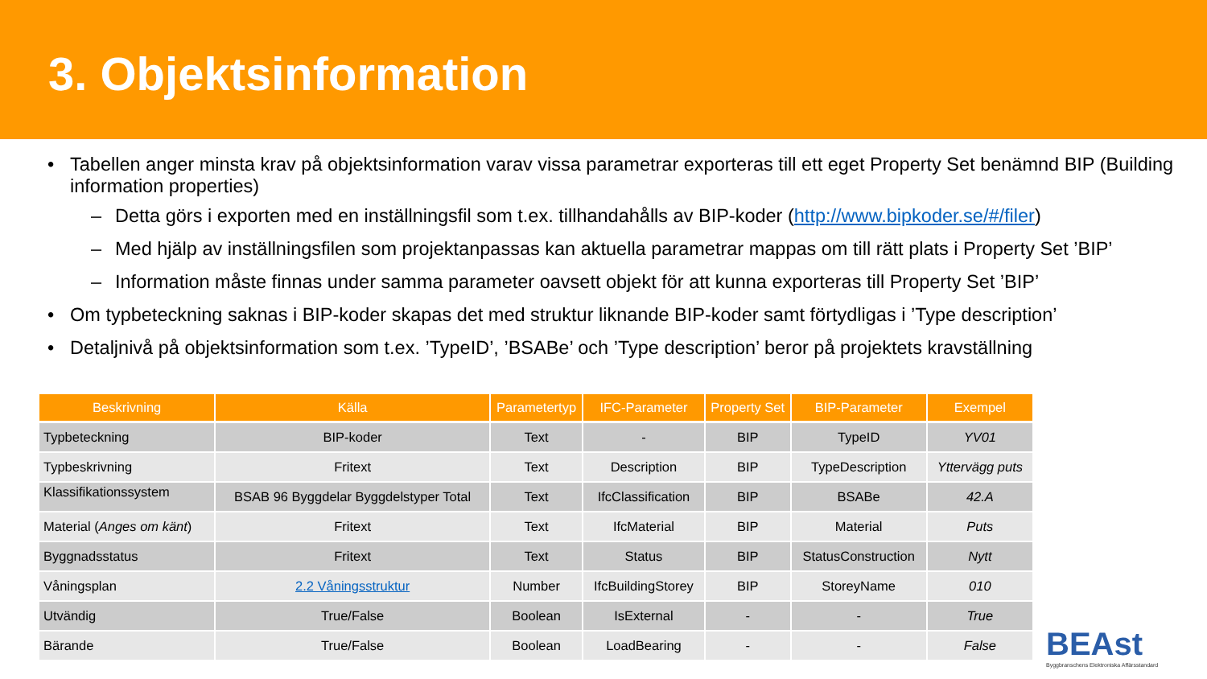3. Objektsinformation
• Tabellen anger minsta krav på objektsinformation varav vissa parametrar exporteras till ett eget Property Set benämnd BIP (Building information properties)
– Detta görs i exporten med en inställningsfil som t.ex. tillhandahålls av BIP-koder (http://www.bipkoder.se/#/filer)
– Med hjälp av inställningsfilen som projektanpassas kan aktuella parametrar mappas om till rätt plats i Property Set ’BIP’
– Information måste finnas under samma parameter oavsett objekt för att kunna exporteras till Property Set ’BIP’
• Om typbeteckning saknas i BIP-koder skapas det med struktur liknande BIP-koder samt förtydligas i ’Type description’
• Detaljnivå på objektsinformation som t.ex. ’TypeID’, ’BSABe’ och ’Type description’ beror på projektets kravställning
| Beskrivning | Källa | Parametertyp | IFC-Parameter | Property Set | BIP-Parameter | Exempel |
| --- | --- | --- | --- | --- | --- | --- |
| Typbeteckning | BIP-koder | Text | - | BIP | TypeID | YV01 |
| Typbeskrivning | Fritext | Text | Description | BIP | TypeDescription | Yttervägg puts |
| Klassifikationssystem | BSAB 96 Byggdelar Byggdelstyper Total | Text | IfcClassification | BIP | BSABe | 42.A |
| Material ( Anges om känt ) | Fritext | Text | IfcMaterial | BIP | Material | Puts |
| Byggnadsstatus | Fritext | Text | Status | BIP | StatusConstruction | Nytt |
| Våningsplan | 2.2 Våningsstruktur | Number | IfcBuildingStorey | BIP | StoreyName | 010 |
| Utvändig | True/False | Boolean | IsExternal | - | - | True |
| Bärande | True/False | Boolean | LoadBearing | - | - | False |
BEAst
Byggbranschens Elektroniska Affärsstandard